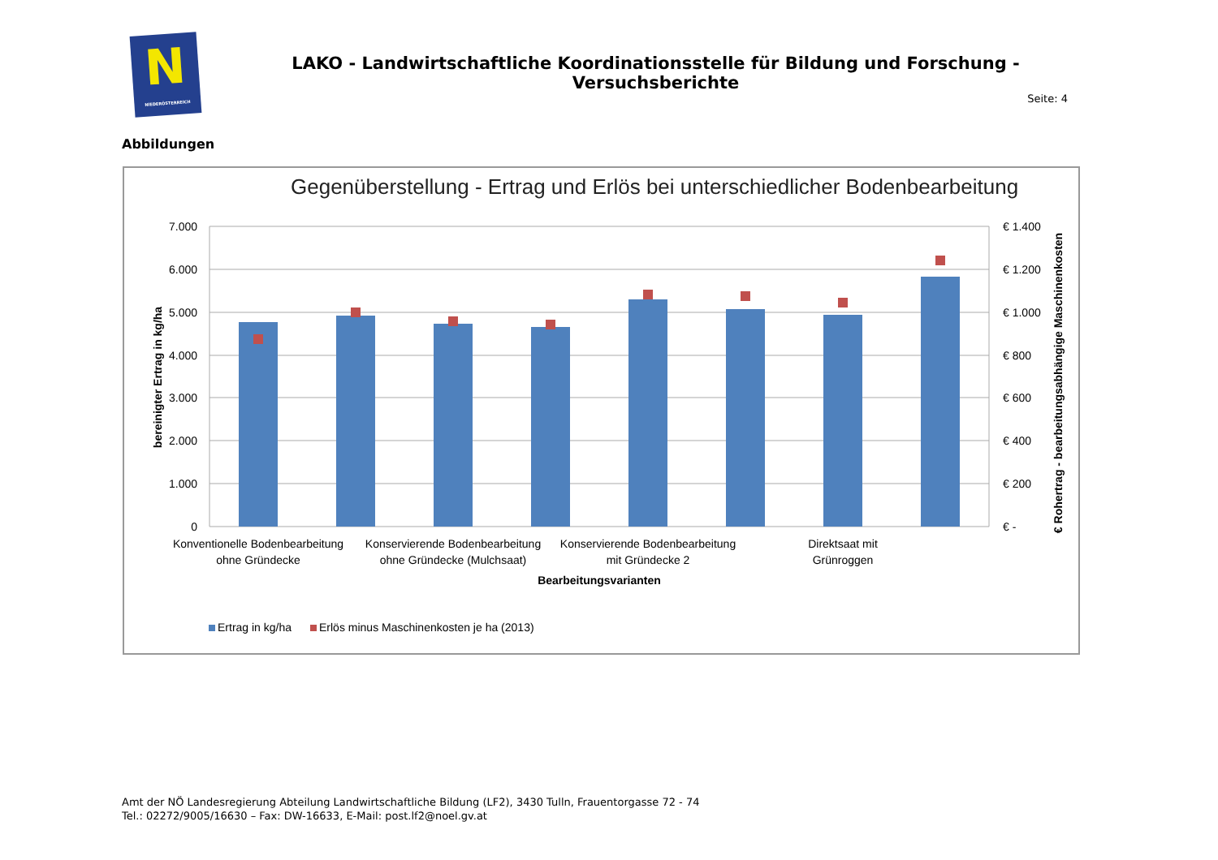N
NIEDERÖSTERREICH
LAKO - Landwirtschaftliche Koordinationsstelle für Bildung und Forschung - Versuchsberichte
Seite: 4
Abbildungen
Gegenüberstellung - Ertrag und Erlös bei unterschiedlicher Bodenbearbeitung
7.000
6.000
5.000
4.000
3.000
2.000
1.000
0
€ 1.400
€ 1.200
€ 1.000
€ 800
€ 600
€ 400
€ 200
€ -
bereinigter Ertrag in kg/ha
€ Rohertrag - bearbeitungsabhängige Maschinenkosten
Konventionelle Bodenbearbeitung
ohne Gründecke
Konservierende Bodenbearbeitung
ohne Gründecke (Mulchsaat)
Konservierende Bodenbearbeitung
mit Gründecke 2
Direktsaat mit
Grünroggen
Bearbeitungsvarianten
Ertrag in kg/ha
Erlös minus Maschinenkosten je ha (2013)
Amt der NÖ Landesregierung Abteilung Landwirtschaftliche Bildung (LF2), 3430 Tulln, Frauentorgasse 72 - 74
Tel.: 02272/9005/16630 – Fax: DW-16633, E-Mail: post.lf2@noel.gv.at